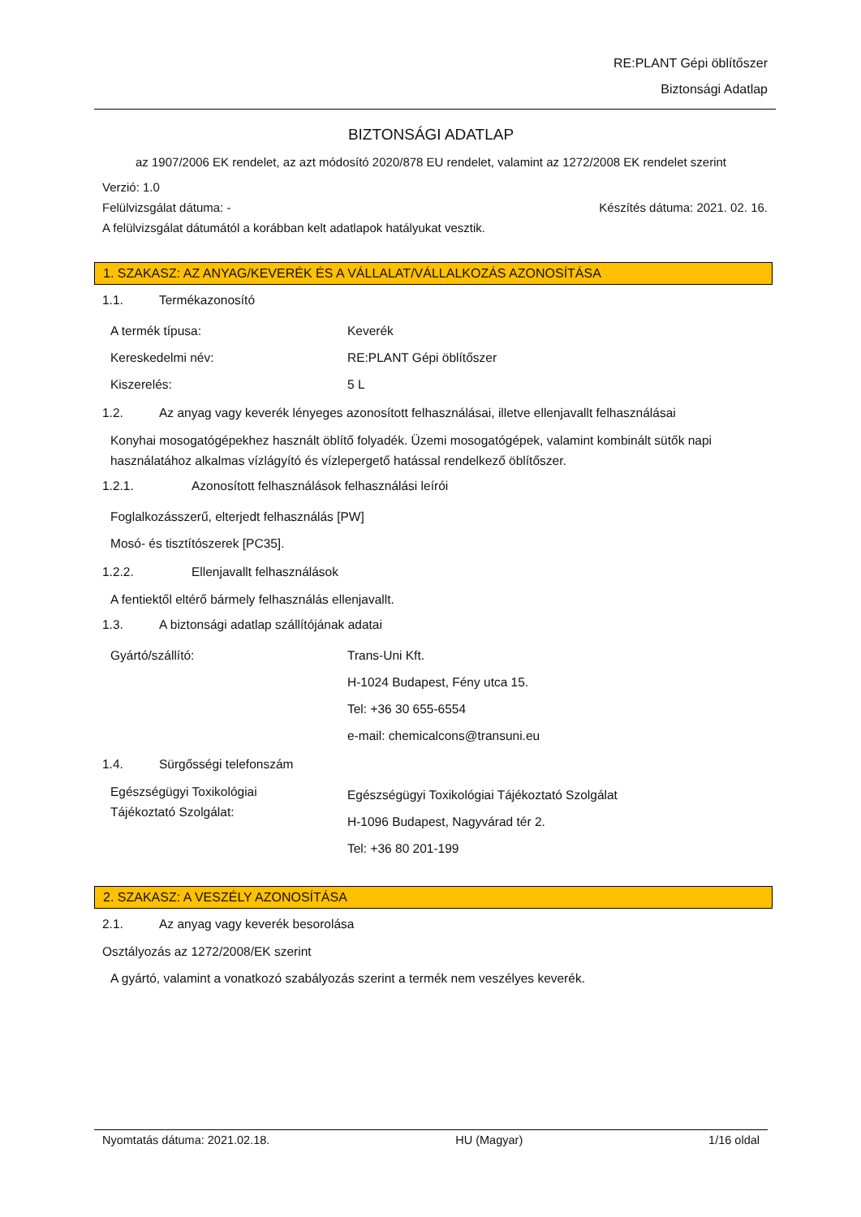RE:PLANT Gépi öblítőszer
Biztonsági Adatlap
BIZTONSÁGI ADATLAP
az 1907/2006 EK rendelet, az azt módosító 2020/878 EU rendelet, valamint az 1272/2008 EK rendelet szerint
Verzió: 1.0
Felülvizsgálat dátuma: - Készítés dátuma: 2021. 02. 16.
A felülvizsgálat dátumától a korábban kelt adatlapok hatályukat vesztik.
1. SZAKASZ: AZ ANYAG/KEVERÉK ÉS A VÁLLALAT/VÁLLALKOZÁS AZONOSÍTÁSA
1.1. Termékazonosító
A termék típusa: Keverék
Kereskedelmi név: RE:PLANT Gépi öblítőszer
Kiszerelés: 5 L
1.2. Az anyag vagy keverék lényeges azonosított felhasználásai, illetve ellenjavallt felhasználásai
Konyhai mosogatógépekhez használt öblítő folyadék. Üzemi mosogatógépek, valamint kombinált sütők napi használatához alkalmas vízlágyító és vízlepergető hatással rendelkező öblítőszer.
1.2.1. Azonosított felhasználások felhasználási leírói
Foglalkozásszerű, elterjedt felhasználás [PW]
Mosó- és tisztítószerek [PC35].
1.2.2. Ellenjavallt felhasználások
A fentiektől eltérő bármely felhasználás ellenjavallt.
1.3. A biztonsági adatlap szállítójának adatai
Gyártó/szállító: Trans-Uni Kft.
H-1024 Budapest, Fény utca 15.
Tel: +36 30 655-6554
e-mail: chemicalcons@transuni.eu
1.4. Sürgősségi telefonszám
Egészségügyi Toxikológiai
Tájékoztató Szolgálat:
Egészségügyi Toxikológiai Tájékoztató Szolgálat
H-1096 Budapest, Nagyvárad tér 2.
Tel: +36 80 201-199
2. SZAKASZ: A VESZÉLY AZONOSÍTÁSA
2.1. Az anyag vagy keverék besorolása
Osztályozás az 1272/2008/EK szerint
A gyártó, valamint a vonatkozó szabályozás szerint a termék nem veszélyes keverék.
Nyomtatás dátuma: 2021.02.18. HU (Magyar) 1/16 oldal